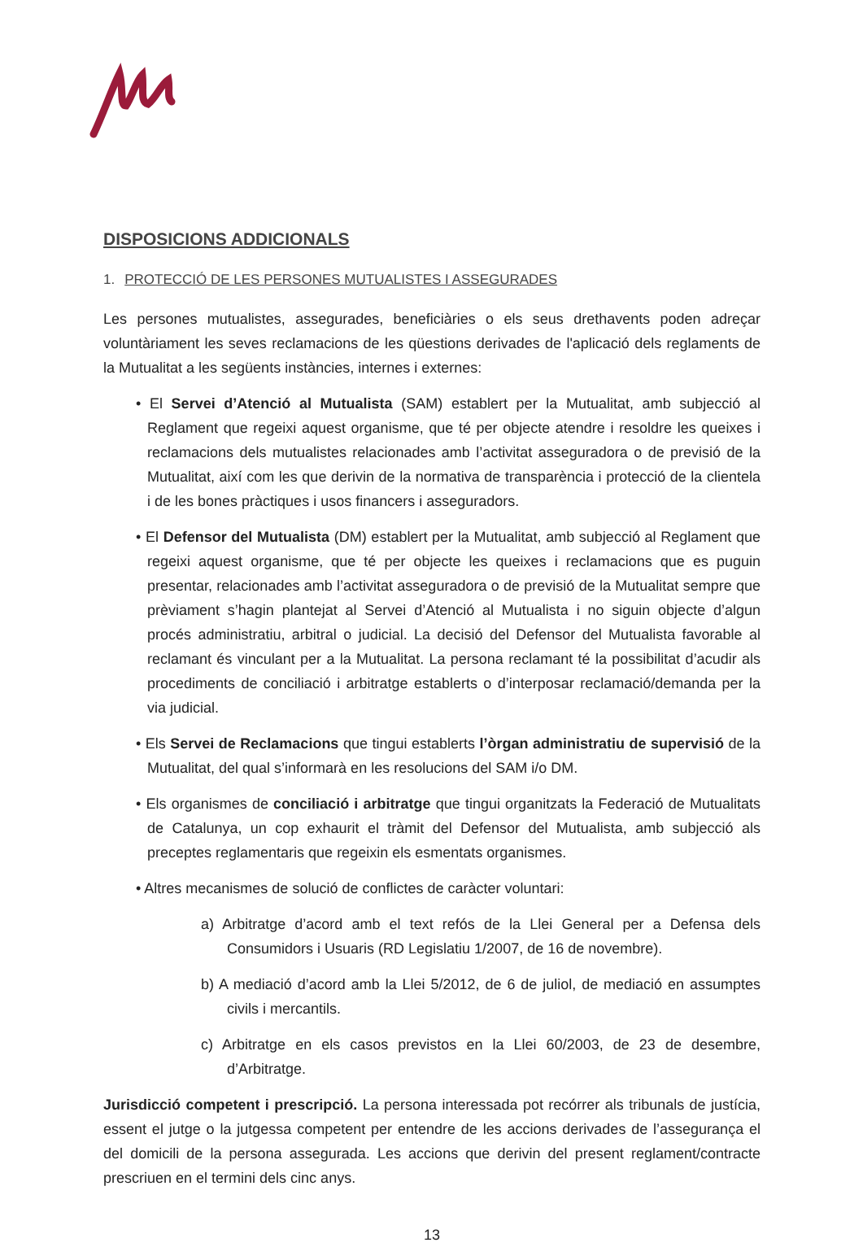DISPOSICIONS ADDICIONALS
1. PROTECCIÓ DE LES PERSONES MUTUALISTES I ASSEGURADES
Les persones mutualistes, assegurades, beneficiàries o els seus drethavents poden adreçar voluntàriament les seves reclamacions de les qüestions derivades de l'aplicació dels reglaments de la Mutualitat a les següents instàncies, internes i externes:
• El Servei d’Atenció al Mutualista (SAM) establert per la Mutualitat, amb subjecció al Reglament que regeixi aquest organisme, que té per objecte atendre i resoldre les queixes i reclamacions dels mutualistes relacionades amb l’activitat asseguradora o de previsió de la Mutualitat, així com les que derivin de la normativa de transparència i protecció de la clientela i de les bones pràctiques i usos financers i asseguradors.
• El Defensor del Mutualista (DM) establert per la Mutualitat, amb subjecció al Reglament que regeixi aquest organisme, que té per objecte les queixes i reclamacions que es puguin presentar, relacionades amb l’activitat asseguradora o de previsió de la Mutualitat sempre que prèviament s’hagin plantejat al Servei d’Atenció al Mutualista i no siguin objecte d’algun procés administratiu, arbitral o judicial. La decisió del Defensor del Mutualista favorable al reclamant és vinculant per a la Mutualitat. La persona reclamant té la possibilitat d’acudir als procediments de conciliació i arbitratge establerts o d’interposar reclamació/demanda per la via judicial.
• Els Servei de Reclamacions que tingui establerts l’òrgan administratiu de supervisió de la Mutualitat, del qual s’informarà en les resolucions del SAM i/o DM.
• Els organismes de conciliació i arbitratge que tingui organitzats la Federació de Mutualitats de Catalunya, un cop exhaurit el tràmit del Defensor del Mutualista, amb subjecció als preceptes reglamentaris que regeixin els esmentats organismes.
• Altres mecanismes de solució de conflictes de caràcter voluntari:
a) Arbitratge d’acord amb el text refós de la Llei General per a Defensa dels Consumidors i Usuaris (RD Legislatiu 1/2007, de 16 de novembre).
b) A mediació d’acord amb la Llei 5/2012, de 6 de juliol, de mediació en assumptes civils i mercantils.
c) Arbitratge en els casos previstos en la Llei 60/2003, de 23 de desembre, d’Arbitratge.
Jurisdicció competent i prescripció. La persona interessada pot recórrer als tribunals de justícia, essent el jutge o la jutgessa competent per entendre de les accions derivades de l’assegurança el del domicili de la persona assegurada. Les accions que derivin del present reglament/contracte prescriuen en el termini dels cinc anys.
13